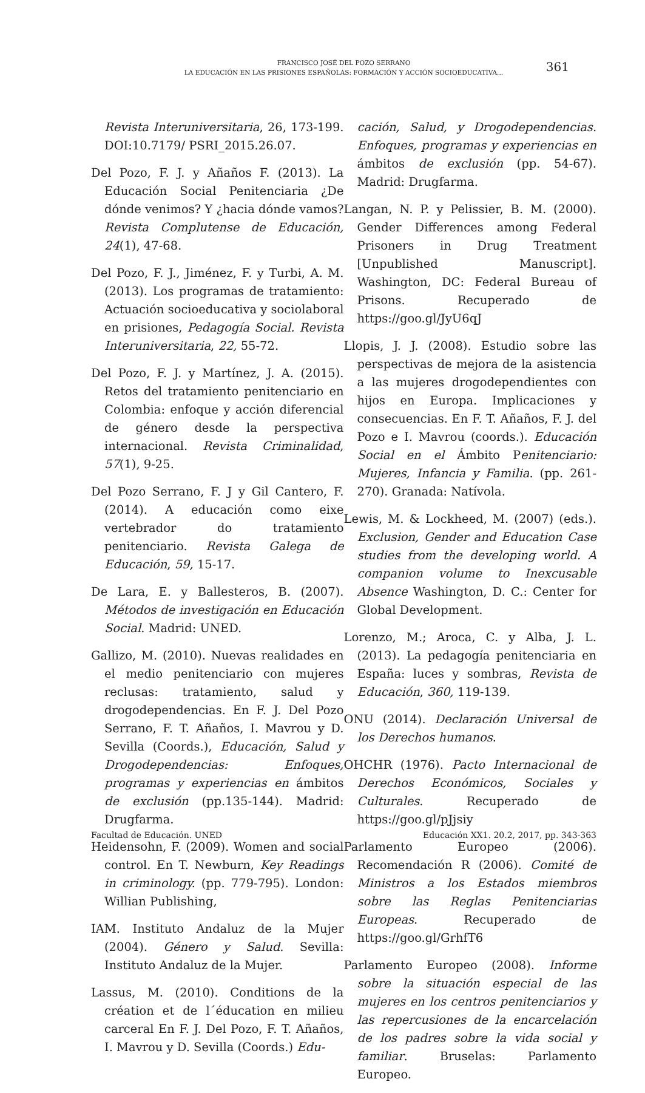FRANCISCO JOSÉ DEL POZO SERRANO
LA EDUCACIÓN EN LAS PRISIONES ESPAÑOLAS: FORMACIÓN Y ACCIÓN SOCIOEDUCATIVA...
361
Revista Interuniversitaria, 26, 173-199. DOI:10.7179/ PSRI_2015.26.07.
Del Pozo, F. J. y Añaños F. (2013). La Educación Social Penitenciaria ¿De dónde venimos? Y ¿hacia dónde vamos? Revista Complutense de Educación, 24(1), 47-68.
Del Pozo, F. J., Jiménez, F. y Turbi, A. M. (2013). Los programas de tratamiento: Actuación socioeducativa y sociolaboral en prisiones, Pedagogía Social. Revista Interuniversitaria, 22, 55-72.
Del Pozo, F. J. y Martínez, J. A. (2015). Retos del tratamiento penitenciario en Colombia: enfoque y acción diferencial de género desde la perspectiva internacional. Revista Criminalidad, 57(1), 9-25.
Del Pozo Serrano, F. J y Gil Cantero, F. (2014). A educación como eixe vertebrador do tratamiento penitenciario. Revista Galega de Educación, 59, 15-17.
De Lara, E. y Ballesteros, B. (2007). Métodos de investigación en Educación Social. Madrid: UNED.
Gallizo, M. (2010). Nuevas realidades en el medio penitenciario con mujeres reclusas: tratamiento, salud y drogodependencias. En F. J. Del Pozo Serrano, F. T. Añaños, I. Mavrou y D. Sevilla (Coords.), Educación, Salud y Drogodependencias: Enfoques, programas y experiencias en ámbitos de exclusión (pp.135-144). Madrid: Drugfarma.
Heidensohn, F. (2009). Women and social control. En T. Newburn, Key Readings in criminology. (pp. 779-795). London: Willian Publishing,
IAM. Instituto Andaluz de la Mujer (2004). Género y Salud. Sevilla: Instituto Andaluz de la Mujer.
Lassus, M. (2010). Conditions de la création et de l´éducation en milieu carceral En F. J. Del Pozo, F. T. Añaños, I. Mavrou y D. Sevilla (Coords.) Edu-
cación, Salud, y Drogodependencias. Enfoques, programas y experiencias en ámbitos de exclusión (pp. 54-67). Madrid: Drugfarma.
Langan, N. P. y Pelissier, B. M. (2000). Gender Differences among Federal Prisoners in Drug Treatment [Unpublished Manuscript]. Washington, DC: Federal Bureau of Prisons. Recuperado de https://goo.gl/JyU6qJ
Llopis, J. J. (2008). Estudio sobre las perspectivas de mejora de la asistencia a las mujeres drogodependientes con hijos en Europa. Implicaciones y consecuencias. En F. T. Añaños, F. J. del Pozo e I. Mavrou (coords.). Educación Social en el Ámbito Penitenciario: Mujeres, Infancia y Familia. (pp. 261-270). Granada: Natívola.
Lewis, M. & Lockheed, M. (2007) (eds.). Exclusion, Gender and Education Case studies from the developing world. A companion volume to Inexcusable Absence Washington, D. C.: Center for Global Development.
Lorenzo, M.; Aroca, C. y Alba, J. L. (2013). La pedagogía penitenciaria en España: luces y sombras, Revista de Educación, 360, 119-139.
ONU (2014). Declaración Universal de los Derechos humanos.
OHCHR (1976). Pacto Internacional de Derechos Económicos, Sociales y Culturales. Recuperado de https://goo.gl/pJjsiy
Parlamento Europeo (2006). Recomendación R (2006). Comité de Ministros a los Estados miembros sobre las Reglas Penitenciarias Europeas. Recuperado de https://goo.gl/GrhfT6
Parlamento Europeo (2008). Informe sobre la situación especial de las mujeres en los centros penitenciarios y las repercusiones de la encarcelación de los padres sobre la vida social y familiar. Bruselas: Parlamento Europeo.
Facultad de Educación. UNED Educación XX1. 20.2, 2017, pp. 343-363